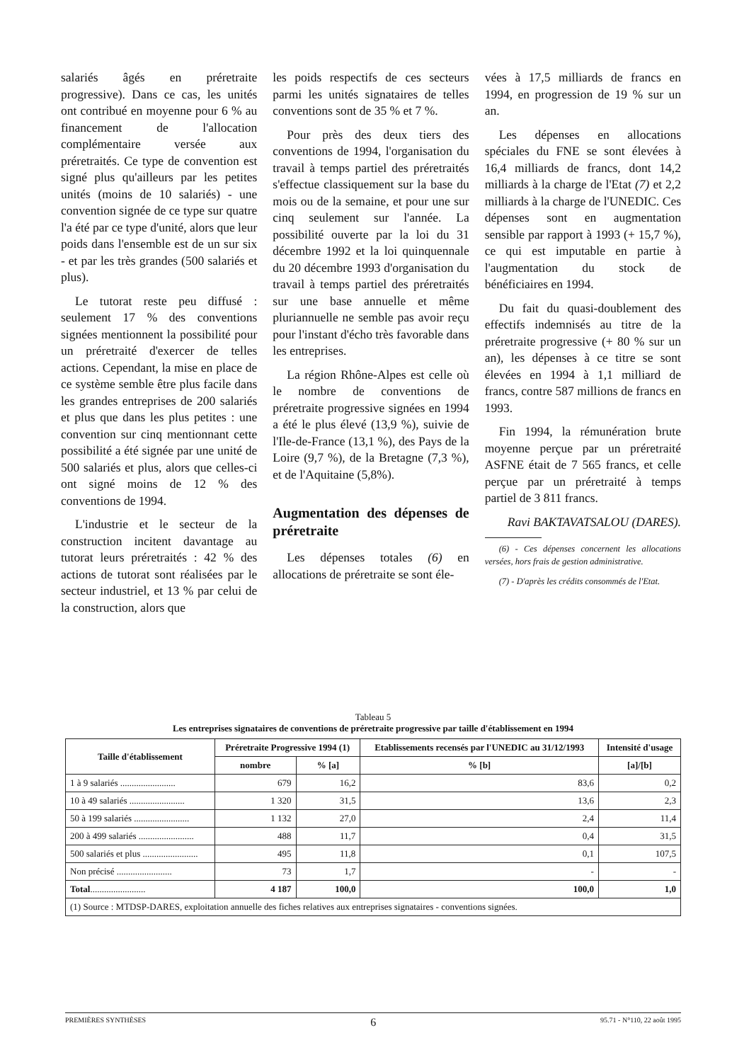salariés âgés en préretraite progressive). Dans ce cas, les unités ont contribué en moyenne pour 6 % au financement de l'allocation complémentaire versée aux préretraités. Ce type de convention est signé plus qu'ailleurs par les petites unités (moins de 10 salariés) - une convention signée de ce type sur quatre l'a été par ce type d'unité, alors que leur poids dans l'ensemble est de un sur six - et par les très grandes (500 salariés et plus).
Le tutorat reste peu diffusé : seulement 17 % des conventions signées mentionnent la possibilité pour un préretraité d'exercer de telles actions. Cependant, la mise en place de ce système semble être plus facile dans les grandes entreprises de 200 salariés et plus que dans les plus petites : une convention sur cinq mentionnant cette possibilité a été signée par une unité de 500 salariés et plus, alors que celles-ci ont signé moins de 12 % des conventions de 1994.
L'industrie et le secteur de la construction incitent davantage au tutorat leurs préretraités : 42 % des actions de tutorat sont réalisées par le secteur industriel, et 13 % par celui de la construction, alors que
les poids respectifs de ces secteurs parmi les unités signataires de telles conventions sont de 35 % et 7 %.
Pour près des deux tiers des conventions de 1994, l'organisation du travail à temps partiel des préretraités s'effectue classiquement sur la base du mois ou de la semaine, et pour une sur cinq seulement sur l'année. La possibilité ouverte par la loi du 31 décembre 1992 et la loi quinquennale du 20 décembre 1993 d'organisation du travail à temps partiel des préretraités sur une base annuelle et même pluriannuelle ne semble pas avoir reçu pour l'instant d'écho très favorable dans les entreprises.
La région Rhône-Alpes est celle où le nombre de conventions de préretraite progressive signées en 1994 a été le plus élevé (13,9 %), suivie de l'Ile-de-France (13,1 %), des Pays de la Loire (9,7 %), de la Bretagne (7,3 %), et de l'Aquitaine (5,8%).
Augmentation des dépenses de préretraite
Les dépenses totales (6) en allocations de préretraite se sont éle-
vées à 17,5 milliards de francs en 1994, en progression de 19 % sur un an.
Les dépenses en allocations spéciales du FNE se sont élevées à 16,4 milliards de francs, dont 14,2 milliards à la charge de l'Etat (7) et 2,2 milliards à la charge de l'UNEDIC. Ces dépenses sont en augmentation sensible par rapport à 1993 (+ 15,7 %), ce qui est imputable en partie à l'augmentation du stock de bénéficiaires en 1994.
Du fait du quasi-doublement des effectifs indemnisés au titre de la préretraite progressive (+ 80 % sur un an), les dépenses à ce titre se sont élevées en 1994 à 1,1 milliard de francs, contre 587 millions de francs en 1993.
Fin 1994, la rémunération brute moyenne perçue par un préretraité ASFNE était de 7 565 francs, et celle perçue par un préretraité à temps partiel de 3 811 francs.
Ravi BAKTAVATSALOU (DARES).
(6) - Ces dépenses concernent les allocations versées, hors frais de gestion administrative.
(7) - D'après les crédits consommés de l'Etat.
Tableau 5
Les entreprises signataires de conventions de préretraite progressive par taille d'établissement en 1994
| Taille d'établissement | Préretraite Progressive 1994 (1) | | Etablissements recensés par l'UNEDIC au 31/12/1993 | Intensité d'usage |
| --- | --- | --- | --- | --- |
| | nombre | % [a] | % [b] | [a]/[b] |
| 1 à 9 salariés ........................ | 679 | 16,2 | 83,6 | 0,2 |
| 10 à 49 salariés ........................ | 1 320 | 31,5 | 13,6 | 2,3 |
| 50 à 199 salariés ........................ | 1 132 | 27,0 | 2,4 | 11,4 |
| 200 à 499 salariés ........................ | 488 | 11,7 | 0,4 | 31,5 |
| 500 salariés et plus ........................ | 495 | 11,8 | 0,1 | 107,5 |
| Non précisé ........................ | 73 | 1,7 | - | - |
| Total ........................ | 4 187 | 100,0 | 100,0 | 1,0 |
| (1) Source : MTDSP-DARES, exploitation annuelle des fiches relatives aux entreprises signataires - conventions signées. | | | | |
PREMIÈRES SYNTHÈSES 6 95.71 - N°110, 22 août 1995